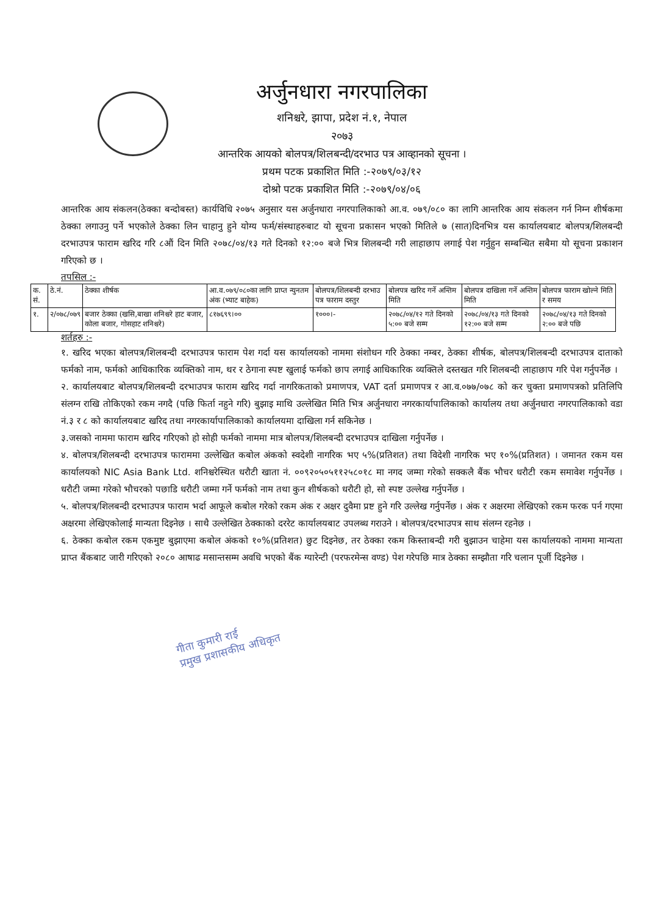अर्जुनधारा नगरपालिका
शनिश्चरे, झापा, प्रदेश नं.१, नेपाल
२०७३
आन्तरिक आयको बोलपत्र/शिलबन्दी/दरभाउ पत्र आव्हानको सूचना ।
प्रथम पटक प्रकाशित मिति :-२०७९/०३/१२
दोश्रो पटक प्रकाशित मिति :-२०७९/०४/०६
आन्तरिक आय संकलन(ठेक्का बन्दोबस्त) कार्यविधि २०७५ अनुसार यस अर्जुनधारा नगरपालिकाको आ.व. ०७९/०८० का लागि आन्तरिक आय संकलन गर्न निम्न शीर्षकमा ठेक्का लगाउनु पर्ने भएकोले ठेक्का लिन चाहानु हुने योग्य फर्म/संस्थाहरुबाट यो सूचना प्रकासन भएको मितिले ७ (सात)दिनभित्र यस कार्यालयबाट बोलपत्र/शिलबन्दी दरभाउपत्र फाराम खरिद गरि ८औं दिन मिति २०७८/०४/१३ गते दिनको १२:०० बजे भित्र शिलबन्दी गरी लाहाछाप लगाई पेश गर्नुहुन सम्बन्धित सबैमा यो सूचना प्रकाशन गरिएको छ ।
तपसिल :-
| क. सं. | ठे.नं. | ठेक्का शीर्षक | आ.व.०७९/०८०का लागि प्राप्त न्युनतम अंक (भ्याट बाहेक) | बोलपत्र/शिलबन्दी दरभाउ पत्र फाराम दस्तुर | बोलपत्र खरिद गर्ने अन्तिम मिति | बोलपत्र दाखिला गर्ने अन्तिम मिति | बोलपत्र फाराम खोल्ने मिति र समय |
| --- | --- | --- | --- | --- | --- | --- | --- |
| १. | २/०७८/०७९ | बजार ठेक्का (खसि,बाखा शनिश्चरे हाट बजार, कोला बजार, गोसहाट शनिश्चरे) | ८१७६९९।०० | १०००।- | २०७८/०४/१२ गते दिनको ५:०० बजे सम्म | २०७८/०४/१३ गते दिनको १२:०० बजे सम्म | २०७८/०४/१३ गते दिनको २:०० बजे पछि |
शर्तहरु :-
१. खरिद भएका बोलपत्र/शिलबन्दी दरभाउपत्र फाराम पेश गर्दा यस कार्यालयको नाममा संशोधन गरि ठेक्का नम्बर, ठेक्का शीर्षक, बोलपत्र/शिलबन्दी दरभाउपत्र दाताको फर्मको नाम, फर्मको आधिकारिक व्यक्तिको नाम, थर र ठेगाना स्पष्ट खुलाई फर्मको छाप लगाई आधिकारिक व्यक्तिले दस्तखत गरि शिलबन्दी लाहाछाप गरि पेश गर्नुपर्नेछ ।
२. कार्यालयबाट बोलपत्र/शिलबन्दी दरभाउपत्र फाराम खरिद गर्दा नागरिकताको प्रमाणपत्र, VAT दर्ता प्रमाणपत्र र आ.व.०७७/०७८ को कर चुक्ता प्रमाणपत्रको प्रतिलिपि संलग्न राखि तोकिएको रकम नगदै (पछि फिर्ता नहुने गरि) बुझाइ माथि उल्लेखित मिति भित्र अर्जुनधारा नगरकार्यापालिकाको कार्यालय तथा अर्जुनधारा नगरपालिकाको वडा नं.३ र ८ को कार्यालयबाट खरिद तथा नगरकार्यापालिकाको कार्यालयमा दाखिला गर्न सकिनेछ ।
३.जसको नाममा फाराम खरिद गरिएको हो सोही फर्मको नाममा मात्र बोलपत्र/शिलबन्दी दरभाउपत्र दाखिला गर्नुपर्नेछ ।
४. बोलपत्र/शिलबन्दी दरभाउपत्र फाराममा उल्लेखित कबोल अंकको स्वदेशी नागरिक भए ५%(प्रतिशत) तथा विदेशी नागरिक भए १०%(प्रतिशत) । जमानत रकम यस कार्यालयको NIC Asia Bank Ltd. शनिश्चरेस्थित धरौटी खाता नं. ००९२०५०५११२५८०१८ मा नगद जम्मा गरेको सक्कलै बैंक भौचर धरौटी रकम समावेश गर्नुपर्नेछ । धरौटी जम्मा गरेको भौचरको पछाडि धरौटी जम्मा गर्ने फर्मको नाम तथा कुन शीर्षकको धरौटी हो, सो स्पष्ट उल्लेख गर्नुपर्नेछ ।
५. बोलपत्र/शिलबन्दी दरभाउपत्र फाराम भर्दा आफूले कबोल गरेको रकम अंक र अक्षर दुवैमा प्रष्ट हुने गरि उल्लेख गर्नुपर्नेछ । अंक र अक्षरमा लेखिएको रकम फरक पर्न गएमा अक्षरमा लेखिएकोलाई मान्यता दिइनेछ । साथै उल्लेखित ठेक्काको दररेट कार्यालयबाट उपलब्ध गराउने । बोलपत्र/दरभाउपत्र साथ संलग्न रहनेछ ।
६. ठेक्का कबोल रकम एकमुष्ट बुझाएमा कबोल अंकको १०%(प्रतिशत) छुट दिइनेछ, तर ठेक्का रकम किस्ताबन्दी गरी बुझाउन चाहेमा यस कार्यालयको नाममा मान्यता प्राप्त बैंकबाट जारी गरिएको २०८० आषाढ मसान्तसम्म अवधि भएको बैंक ग्यारेन्टी (परफरमेन्स वण्ड) पेश गरेपछि मात्र ठेक्का सम्झौता गरि चलान पूर्जी दिइनेछ ।
गीता कुमारी राई
प्रमुख प्रशासकीय अधिकृत